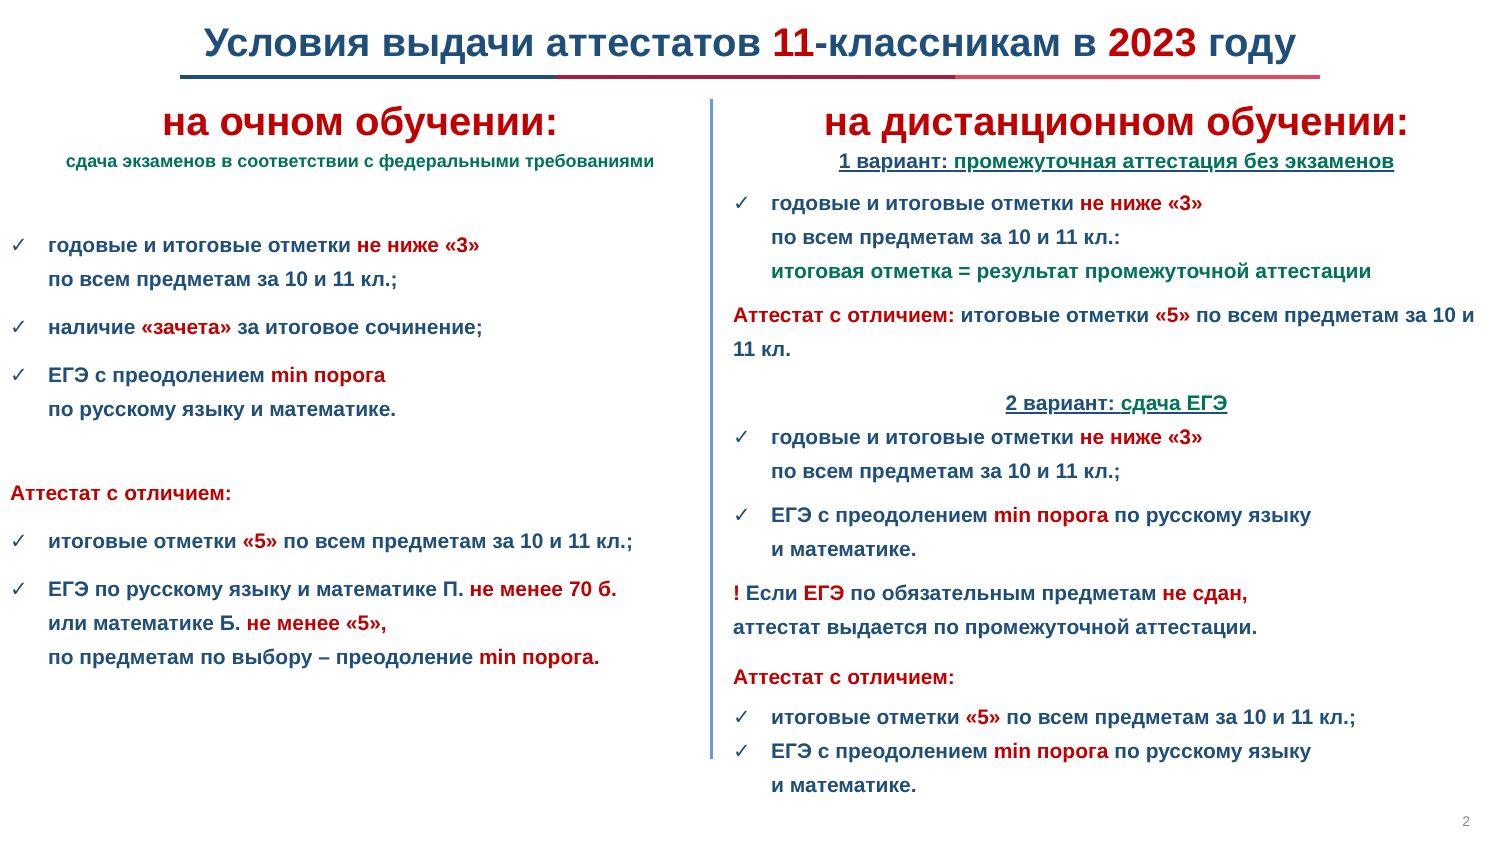Условия выдачи аттестатов 11-классникам в 2023 году
на очном обучении:
сдача экзаменов в соответствии с федеральными требованиями
✓ годовые и итоговые отметки не ниже «3»
по всем предметам за 10 и 11 кл.;
✓ наличие «зачета» за итоговое сочинение;
✓ ЕГЭ с преодолением min порога
по русскому языку и математике.
Аттестат с отличием:
✓ итоговые отметки «5» по всем предметам за 10 и 11 кл.;
✓ ЕГЭ по русскому языку и математике П. не менее 70 б.
или математике Б. не менее «5»,
по предметам по выбору – преодоление min порога.
на дистанционном обучении:
1 вариант: промежуточная аттестация без экзаменов
✓ годовые и итоговые отметки не ниже «3»
по всем предметам за 10 и 11 кл.:
итоговая отметка = результат промежуточной аттестации
Аттестат с отличием: итоговые отметки «5» по всем предметам за 10 и 11 кл.
2 вариант: сдача ЕГЭ
✓ годовые и итоговые отметки не ниже «3»
по всем предметам за 10 и 11 кл.;
✓ ЕГЭ с преодолением min порога по русскому языку
и математике.
! Если ЕГЭ по обязательным предметам не сдан,
аттестат выдается по промежуточной аттестации.
Аттестат с отличием:
✓ итоговые отметки «5» по всем предметам за 10 и 11 кл.;
✓ ЕГЭ с преодолением min порога по русскому языку
и математике.
2